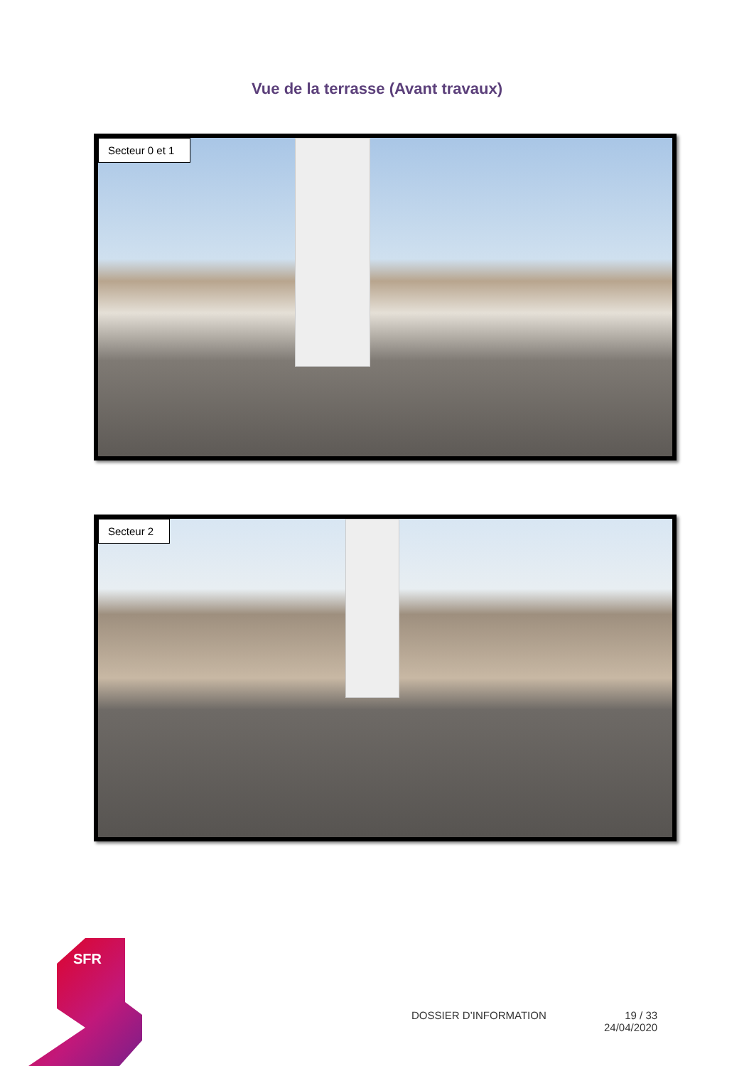Vue de la terrasse (Avant travaux)
Secteur 0 et 1
Secteur 2
SFR
DOSSIER D’INFORMATION
19 / 33
24/04/2020